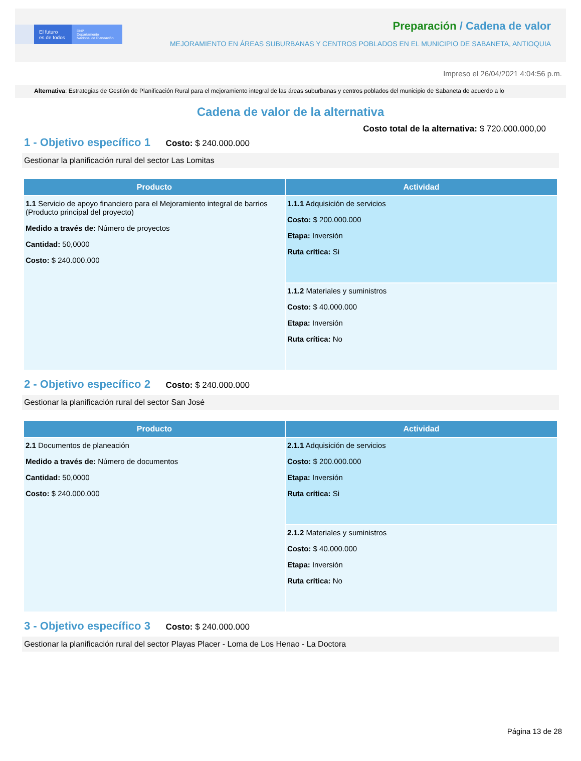El futuro
es de todos
DNP
Departamento
Nacional de Planeación
Preparación / Cadena de valor
MEJORAMIENTO EN ÁREAS SUBURBANAS Y CENTROS POBLADOS EN EL MUNICIPIO DE SABANETA, ANTIOQUIA
Impreso el 26/04/2021 4:04:56 p.m.
Alternativa: Estrategias de Gestión de Planificación Rural para el mejoramiento integral de las áreas suburbanas y centros poblados del municipio de Sabaneta de acuerdo a lo
Cadena de valor de la alternativa
Costo total de la alternativa: $ 720.000.000,00
1 - Objetivo específico 1 Costo: $ 240.000.000
Gestionar la planificación rural del sector Las Lomitas
| Producto | Actividad |
| --- | --- |
| 1.1 Servicio de apoyo financiero para el Mejoramiento integral de barrios (Producto principal del proyecto) Medido a través de: Número de proyectos Cantidad: 50,0000 Costo: $ 240.000.000 | 1.1.1 Adquisición de servicios Costo: $ 200.000.000 Etapa: Inversión Ruta crítica: Si |
| | 1.1.2 Materiales y suministros Costo: $ 40.000.000 Etapa: Inversión Ruta crítica: No |
2 - Objetivo específico 2 Costo: $ 240.000.000
Gestionar la planificación rural del sector San José
| Producto | Actividad |
| --- | --- |
| 2.1 Documentos de planeación Medido a través de: Número de documentos Cantidad: 50,0000 Costo: $ 240.000.000 | 2.1.1 Adquisición de servicios Costo: $ 200.000.000 Etapa: Inversión Ruta crítica: Si |
| | 2.1.2 Materiales y suministros Costo: $ 40.000.000 Etapa: Inversión Ruta crítica: No |
3 - Objetivo específico 3 Costo: $ 240.000.000
Gestionar la planificación rural del sector Playas Placer - Loma de Los Henao - La Doctora
Página 13 de 28